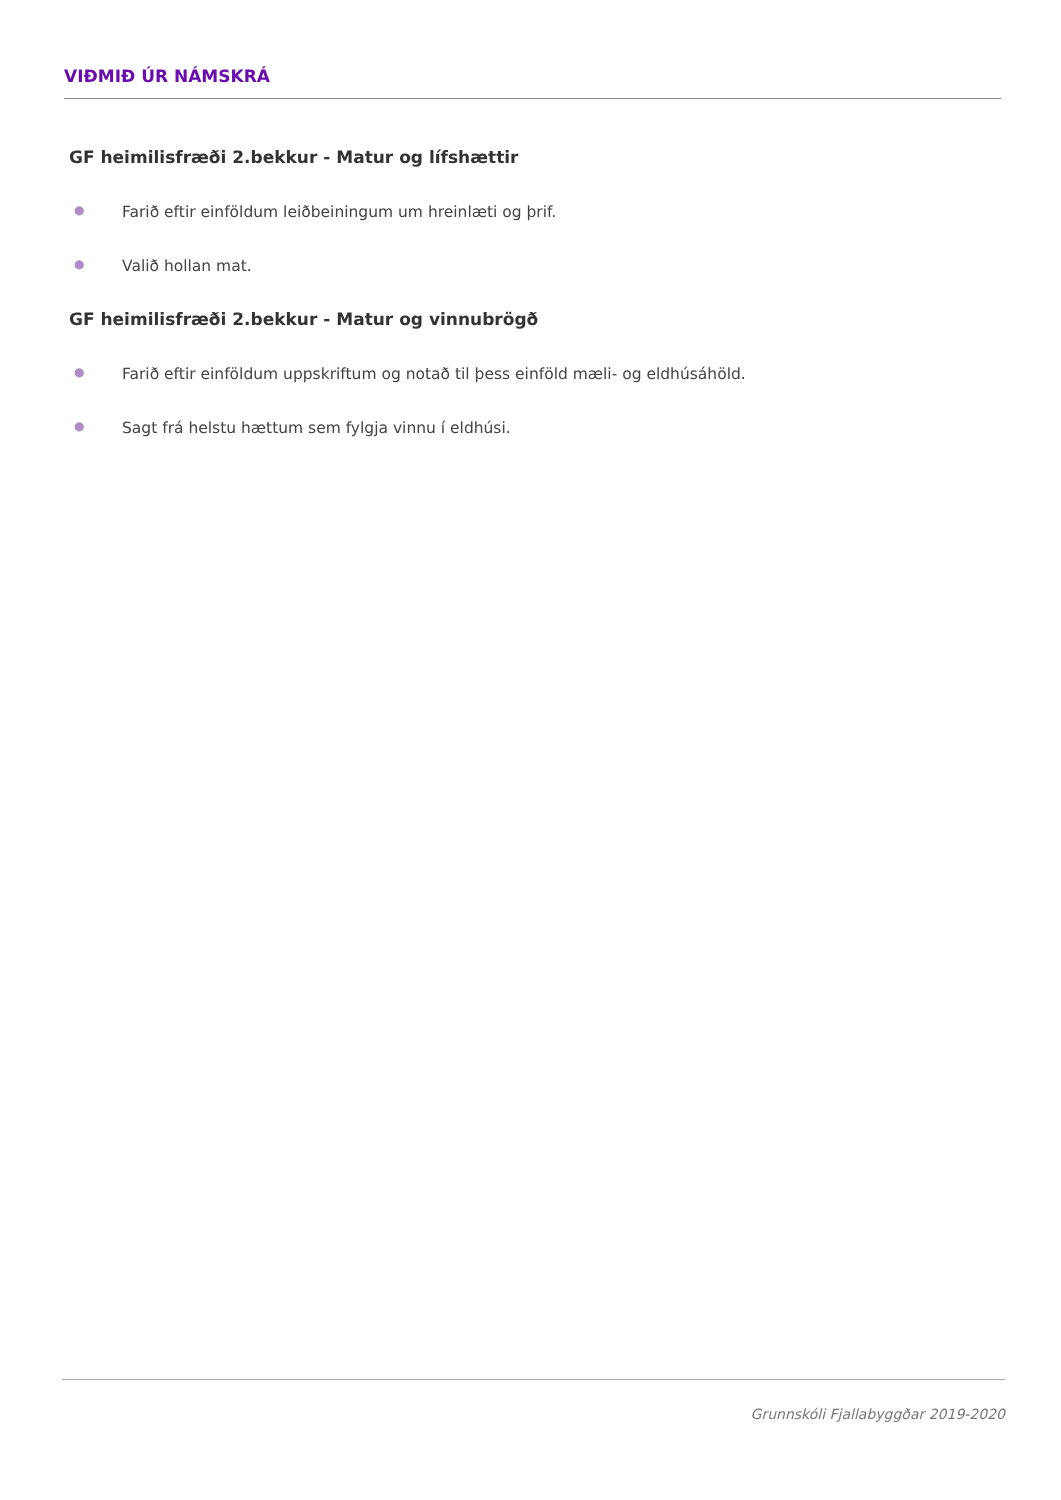VIÐMIÐ ÚR NÁMSKRÁ
GF heimilisfræði 2.bekkur - Matur og lífshættir
● Farið eftir einföldum leiðbeiningum um hreinlæti og þrif.
● Valið hollan mat.
GF heimilisfræði 2.bekkur - Matur og vinnubrögð
● Farið eftir einföldum uppskriftum og notað til þess einföld mæli- og eldhúsáhöld.
● Sagt frá helstu hættum sem fylgja vinnu í eldhúsi.
Grunnskóli Fjallabyggðar 2019-2020